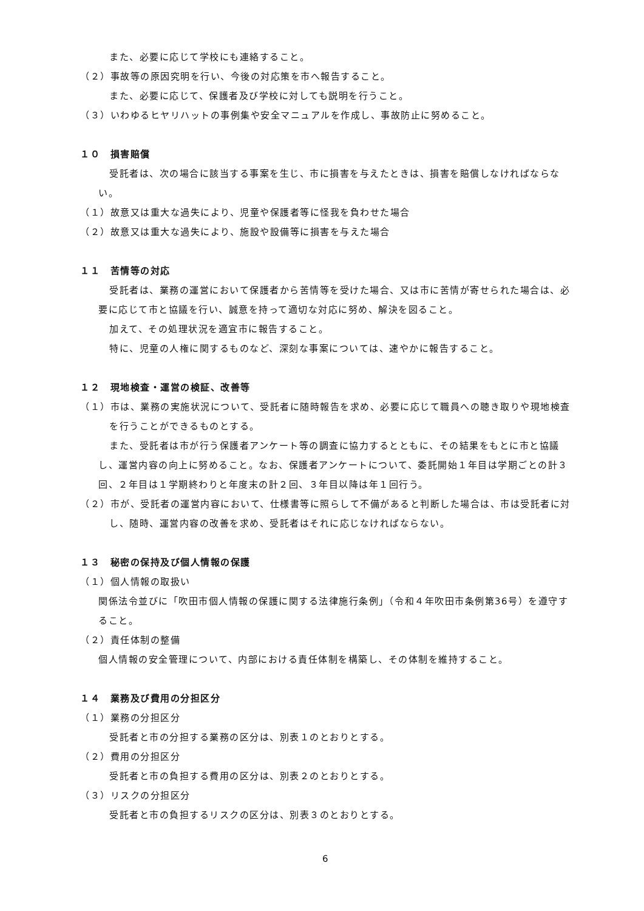また、必要に応じて学校にも連絡すること。
（２）事故等の原因究明を行い、今後の対応策を市へ報告すること。
また、必要に応じて、保護者及び学校に対しても説明を行うこと。
（３）いわゆるヒヤリハットの事例集や安全マニュアルを作成し、事故防止に努めること。
１０　損害賠償
受託者は、次の場合に該当する事案を生じ、市に損害を与えたときは、損害を賠償しなければならない。
（１）故意又は重大な過失により、児童や保護者等に怪我を負わせた場合
（２）故意又は重大な過失により、施設や設備等に損害を与えた場合
１１　苦情等の対応
受託者は、業務の運営において保護者から苦情等を受けた場合、又は市に苦情が寄せられた場合は、必要に応じて市と協議を行い、誠意を持って適切な対応に努め、解決を図ること。
加えて、その処理状況を適宜市に報告すること。
特に、児童の人権に関するものなど、深刻な事案については、速やかに報告すること。
１２　現地検査・運営の検証、改善等
（１）市は、業務の実施状況について、受託者に随時報告を求め、必要に応じて職員への聴き取りや現地検査を行うことができるものとする。
また、受託者は市が行う保護者アンケート等の調査に協力するとともに、その結果をもとに市と協議し、運営内容の向上に努めること。なお、保護者アンケートについて、委託開始１年目は学期ごとの計３回、２年目は１学期終わりと年度末の計２回、３年目以降は年１回行う。
（２）市が、受託者の運営内容において、仕様書等に照らして不備があると判断した場合は、市は受託者に対し、随時、運営内容の改善を求め、受託者はそれに応じなければならない。
１３　秘密の保持及び個人情報の保護
（１）個人情報の取扱い
関係法令並びに「吹田市個人情報の保護に関する法律施行条例」（令和４年吹田市条例第36号）を遵守すること。
（２）責任体制の整備
個人情報の安全管理について、内部における責任体制を構築し、その体制を維持すること。
１４　業務及び費用の分担区分
（１）業務の分担区分
受託者と市の分担する業務の区分は、別表１のとおりとする。
（２）費用の分担区分
受託者と市の負担する費用の区分は、別表２のとおりとする。
（３）リスクの分担区分
受託者と市の負担するリスクの区分は、別表３のとおりとする。
6